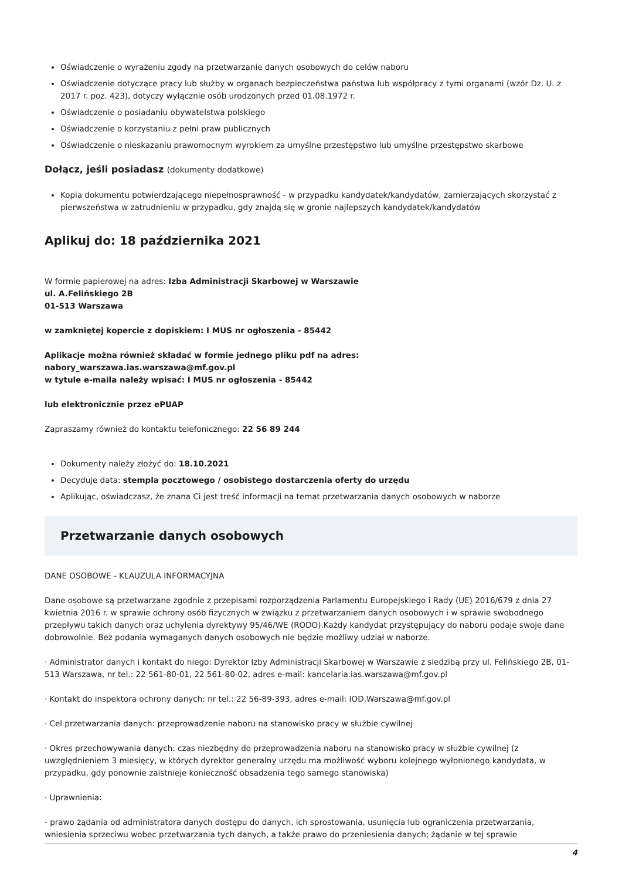Oświadczenie o wyrażeniu zgody na przetwarzanie danych osobowych do celów naboru
Oświadczenie dotyczące pracy lub służby w organach bezpieczeństwa państwa lub współpracy z tymi organami (wzór Dz. U. z 2017 r. poz. 423), dotyczy wyłącznie osób urodzonych przed 01.08.1972 r.
Oświadczenie o posiadaniu obywatelstwa polskiego
Oświadczenie o korzystaniu z pełni praw publicznych
Oświadczenie o nieskazaniu prawomocnym wyrokiem za umyślne przestępstwo lub umyślne przestępstwo skarbowe
Dołącz, jeśli posiadasz (dokumenty dodatkowe)
Kopia dokumentu potwierdzającego niepełnosprawność - w przypadku kandydatek/kandydatów, zamierzających skorzystać z pierwszeństwa w zatrudnieniu w przypadku, gdy znajdą się w gronie najlepszych kandydatek/kandydatów
Aplikuj do: 18 października 2021
W formie papierowej na adres: Izba Administracji Skarbowej w Warszawie
ul. A.Felińskiego 2B
01-513 Warszawa
w zamkniętej kopercie z dopiskiem: I MUS nr ogłoszenia - 85442
Aplikacje można również składać w formie jednego pliku pdf na adres:
nabory_warszawa.ias.warszawa@mf.gov.pl
w tytule e-maila należy wpisać: I MUS nr ogłoszenia - 85442
lub elektronicznie przez ePUAP
Zapraszamy również do kontaktu telefonicznego: 22 56 89 244
Dokumenty należy złożyć do: 18.10.2021
Decyduje data: stempla pocztowego / osobistego dostarczenia oferty do urzędu
Aplikując, oświadczasz, że znana Ci jest treść informacji na temat przetwarzania danych osobowych w naborze
Przetwarzanie danych osobowych
DANE OSOBOWE - KLAUZULA INFORMACYJNA
Dane osobowe są przetwarzane zgodnie z przepisami rozporządzenia Parlamentu Europejskiego i Rady (UE) 2016/679 z dnia 27 kwietnia 2016 r. w sprawie ochrony osób fizycznych w związku z przetwarzaniem danych osobowych i w sprawie swobodnego przepływu takich danych oraz uchylenia dyrektywy 95/46/WE (RODO).Każdy kandydat przystępujący do naboru podaje swoje dane dobrowolnie. Bez podania wymaganych danych osobowych nie będzie możliwy udział w naborze.
· Administrator danych i kontakt do niego: Dyrektor Izby Administracji Skarbowej w Warszawie z siedzibą przy ul. Felińskiego 2B, 01-513 Warszawa, nr tel.: 22 561-80-01, 22 561-80-02, adres e-mail: kancelaria.ias.warszawa@mf.gov.pl
· Kontakt do inspektora ochrony danych: nr tel.: 22 56-89-393, adres e-mail: IOD.Warszawa@mf.gov.pl
· Cel przetwarzania danych: przeprowadzenie naboru na stanowisko pracy w służbie cywilnej
· Okres przechowywania danych: czas niezbędny do przeprowadzenia naboru na stanowisko pracy w służbie cywilnej (z uwzględnieniem 3 miesięcy, w których dyrektor generalny urzędu ma możliwość wyboru kolejnego wyłonionego kandydata, w przypadku, gdy ponownie zaistnieje konieczność obsadzenia tego samego stanowiska)
· Uprawnienia:
- prawo żądania od administratora danych dostępu do danych, ich sprostowania, usunięcia lub ograniczenia przetwarzania, wniesienia sprzeciwu wobec przetwarzania tych danych, a także prawo do przeniesienia danych; żądanie w tej sprawie
4